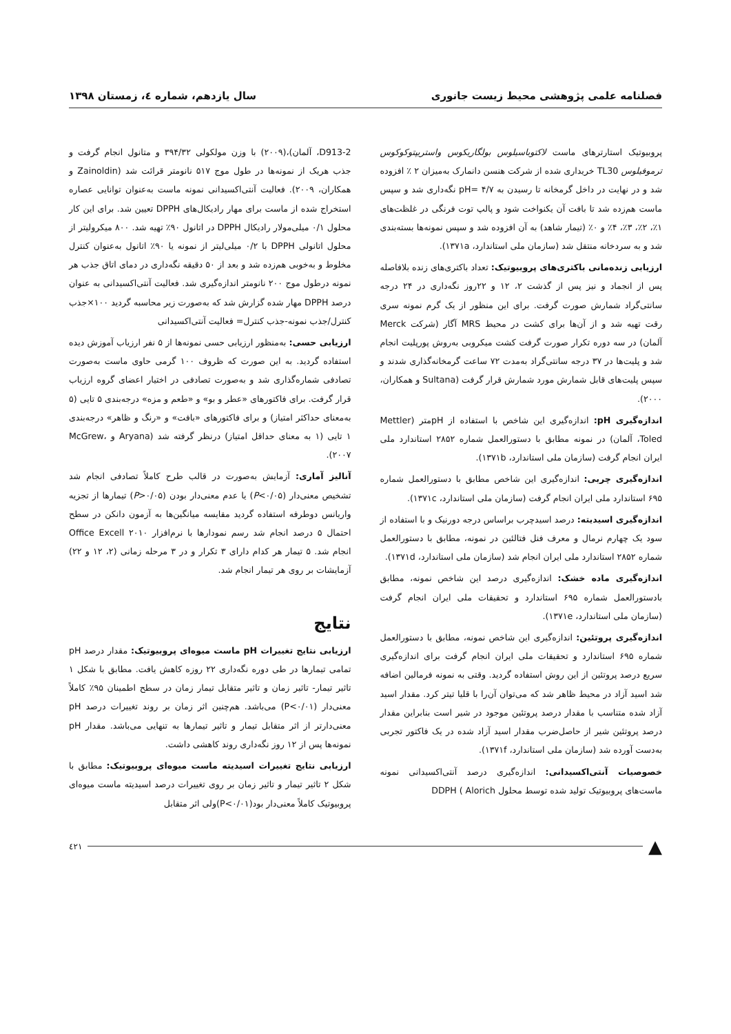فصلنامه علمی پژوهشی محیط زیست جانوری سال یازدهم، شماره ٤، زمستان ١٣٩٨
پروبیوتیک استارترهای ماست لاکتوباسیلوس بولگاریکوس واستریپتوکوکوس ترموفیلوس TL30 خریداری شده از شرکت هنسن دانمارک به‌میزان ۲ ٪ افزوده شد و در نهایت در داخل گرمخانه تا رسیدن به pH= ۴/۷ نگه‌داری شد و سپس ماست هم‌زده شد تا بافت آن یکنواخت شود و پالپ توت فرنگی در غلظت‌های ۱٪، ۲٪، ۳٪، ۴٪ و ۰٪ (تیمار شاهد) به آن افزوده شد و سپس نمونه‌ها بسته‌بندی شد و به سردخانه منتقل شد (سازمان ملی استاندارد، ۱۳۷۱a).
ارزیابی زنده‌مانی باکتری‌های پروبیوتیک: تعداد باکتری‌های زنده بلافاصله پس از انجماد و نیز پس از گذشت ۲، ۱۲ و ۲۲روز نگه‌داری در ۲۴ درجه سانتی‌گراد شمارش صورت گرفت. برای این منظور از یک گرم نمونه سری رقت تهیه شد و از آن‌ها برای کشت در محیط MRS آگار (شرکت Merck آلمان) در سه دوره تکرار صورت گرفت کشت میکروبی به‌روش پورپلیت انجام شد و پلیت‌ها در ۳۷ درجه سانتی‌گراد به‌مدت ۷۲ ساعت گرمخانه‌گذاری شدند و سپس پلیت‌های قابل شمارش مورد شمارش قرار گرفت (Sultana و همکاران، ۲۰۰۰).
اندازه‌گیری pH: اندازه‌گیری این شاخص با استفاده از pHمتر (Mettler Toled، آلمان) در نمونه مطابق با دستورالعمل شماره ۲۸۵۲ استاندارد ملی ایران انجام گرفت (سازمان ملی استاندارد، ۱۳۷۱b).
اندازه‌گیری چربی: اندازه‌گیری این شاخص مطابق با دستورالعمل شماره ۶۹۵ استاندارد ملی ایران انجام گرفت (سازمان ملی استاندارد، ۱۳۷۱c).
اندازه‌گیری اسیدیته: درصد اسیدچرب براساس درجه دورنیک و با استفاده از سود یک چهارم نرمال و معرف فنل فتالئین در نمونه، مطابق با دستورالعمل شماره ۲۸۵۲ استاندارد ملی ایران انجام شد (سازمان ملی استاندارد، ۱۳۷۱d).
اندازه‌گیری ماده خشک: اندازه‌گیری درصد این شاخص نمونه، مطابق بادستورالعمل شماره ۶۹۵ استاندارد و تحقیقات ملی ایران انجام گرفت (سازمان ملی استاندارد، ۱۳۷۱e).
اندازه‌گیری پروتئین: اندازه‌گیری این شاخص نمونه، مطابق با دستورالعمل شماره ۶۹۵ استاندارد و تحقیقات ملی ایران انجام گرفت برای اندازه‌گیری سریع درصد پروتئین از این روش استفاده گردید. وقتی به نمونه فرمالین اضافه شد اسید آزاد در محیط ظاهر شد که می‌توان آن‌را با قلیا تیتر کرد. مقدار اسید آزاد شده متناسب با مقدار درصد پروتئین موجود در شیر است بنابراین مقدار درصد پروتئین شیر از حاصل‌ضرب مقدار اسید آزاد شده در یک فاکتور تجربی به‌دست آورده شد (سازمان ملی استاندارد، ۱۳۷۱f).
خصوصیات آنتی‌اکسیدانی: اندازه‌گیری درصد آنتی‌اکسیدانی نمونه ماست‌های پروبیوتیک تولید شده توسط محلول DDPH ( Alorich
D913-2، آلمان)،(۲۰۰۹) با وزن مولکولی ۳۹۴/۳۲ و متانول انجام گرفت و جذب هریک از نمونه‌ها در طول موج ۵۱۷ نانومتر قرائت شد (Zainoldin و همکاران، ۲۰۰۹). فعالیت آنتی‌اکسیدانی نمونه ماست به‌عنوان توانایی عصاره استخراج شده از ماست برای مهار رادیکال‌های DPPH تعیین شد. برای این کار محلول ۰/۱ میلی‌مولار رادیکال DPPH در اتانول ۹۰٪ تهیه شد. ۸۰۰ میکرولیتر از محلول اتانولی DPPH با ۰/۲ میلی‌لیتر از نمونه یا ۹۰٪ اتانول به‌عنوان کنترل مخلوط و به‌خوبی هم‌زده شد و بعد از ۵۰ دقیقه نگه‌داری در دمای اتاق جذب هر نمونه درطول موج ۲۰۰ نانومتر اندازه‌گیری شد. فعالیت آنتی‌اکسیدانی به عنوان درصد DPPH مهار شده گزارش شد که به‌صورت زیر محاسبه گردید ۱۰۰×جذب کنترل/جذب نمونه-جذب کنترل= فعالیت آنتی‌اکسیدانی
ارزیابی حسی: به‌منظور ارزیابی حسی نمونه‌ها از ۵ نفر ارزیاب آموزش دیده استفاده گردید. به این صورت که ظروف ۱۰۰ گرمی حاوی ماست به‌صورت تصادفی شماره‌گذاری شد و به‌صورت تصادفی در اختیار اعضای گروه ارزیاب قرار گرفت. برای فاکتورهای «عطر و بو» و «طعم و مزه» درجه‌بندی ۵ تایی (۵ به‌معنای حداکثر امتیاز) و برای فاکتورهای «بافت» و «رنگ و ظاهر» درجه‌بندی ۱ تایی (۱ به معنای حداقل امتیاز) درنظر گرفته شد (Aryana و McGrew، ۲۰۰۷).
آنالیز آماری: آزمایش به‌صورت در قالب طرح کاملاً تصادفی انجام شد تشخیص معنی‌دار (P<۰/۰۵) یا عدم معنی‌دار بودن (P>۰/۰۵) تیمارها از تجزیه واریانس دوطرفه استفاده گردید مقایسه میانگین‌ها به آزمون دانکن در سطح احتمال ۵ درصد انجام شد رسم نمودارها با نرم‌افزار ۲۰۱۰ Office Excell انجام شد. ۵ تیمار هر کدام دارای ۳ تکرار و در ۳ مرحله زمانی (۲، ۱۲ و ۲۲) آزمایشات بر روی هر تیمار انجام شد.
نتایج
ارزیابی نتایج تغییرات pH ماست میوه‌ای پروبیوتیک: مقدار درصد pH تمامی تیمارها در طی دوره نگه‌داری ۲۲ روزه کاهش یافت. مطابق با شکل ۱ تاثیر تیمار- تاثیر زمان و تاثیر متقابل تیمار زمان در سطح اطمینان ۹۵٪ کاملاً معنی‌دار (P<۰/۰۱) می‌باشد. هم‌چنین اثر زمان بر روند تغییرات درصد pH معنی‌دارتر از اثر متقابل تیمار و تاثیر تیمارها به تنهایی می‌باشد. مقدار pH نمونه‌ها پس از ۱۲ روز نگه‌داری روند کاهشی داشت.
ارزیابی نتایج تغییرات اسیدیته ماست میوه‌ای پروبیوتیک: مطابق با شکل ۲ تاثیر تیمار و تاثیر زمان بر روی تغییرات درصد اسیدیته ماست میوه‌ای پروبیوتیک کاملاً معنی‌دار بود(P<۰/۰۱)ولی اثر متقابل
▲ ٤٢١